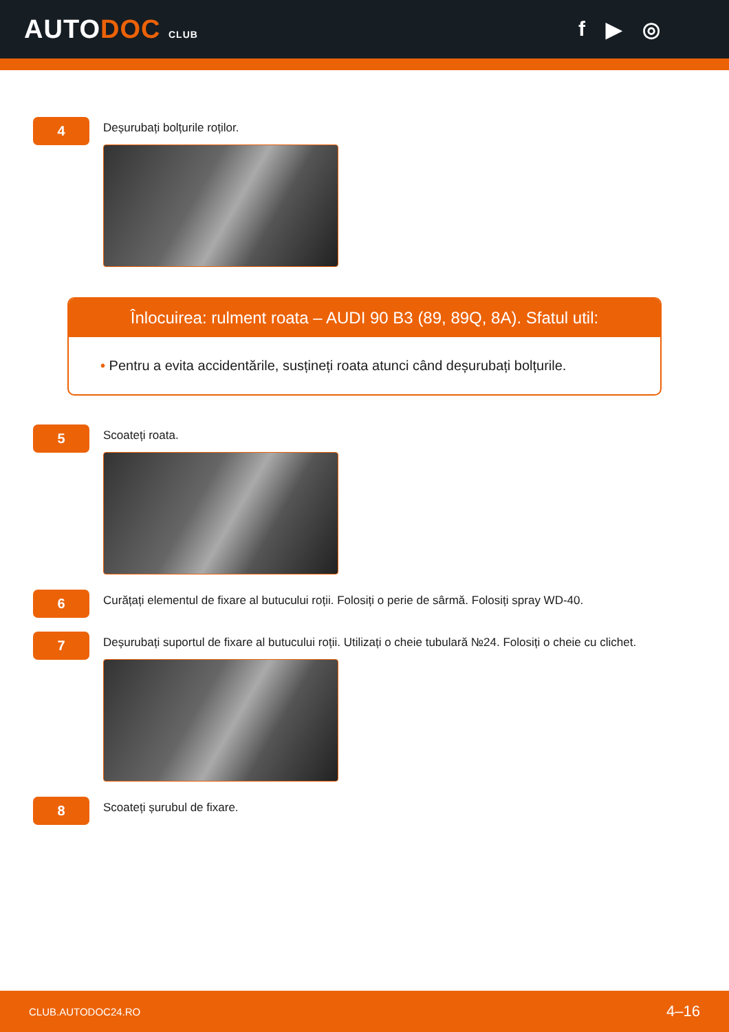AUTODOC CLUB
f ▶ ◎
4
Deșurubați bolțurile roților.
Înlocuirea: rulment roata – AUDI 90 B3 (89, 89Q, 8A). Sfatul util:
• Pentru a evita accidentările, susțineți roata atunci când deșurubați bolțurile.
5
Scoateți roata.
6
Curățați elementul de fixare al butucului roții. Folosiți o perie de sârmă. Folosiți spray WD-40.
7
Deșurubați suportul de fixare al butucului roții. Utilizați o cheie tubulară №24. Folosiți o cheie cu clichet.
8
Scoateți șurubul de fixare.
CLUB.AUTODOC24.RO 4–16